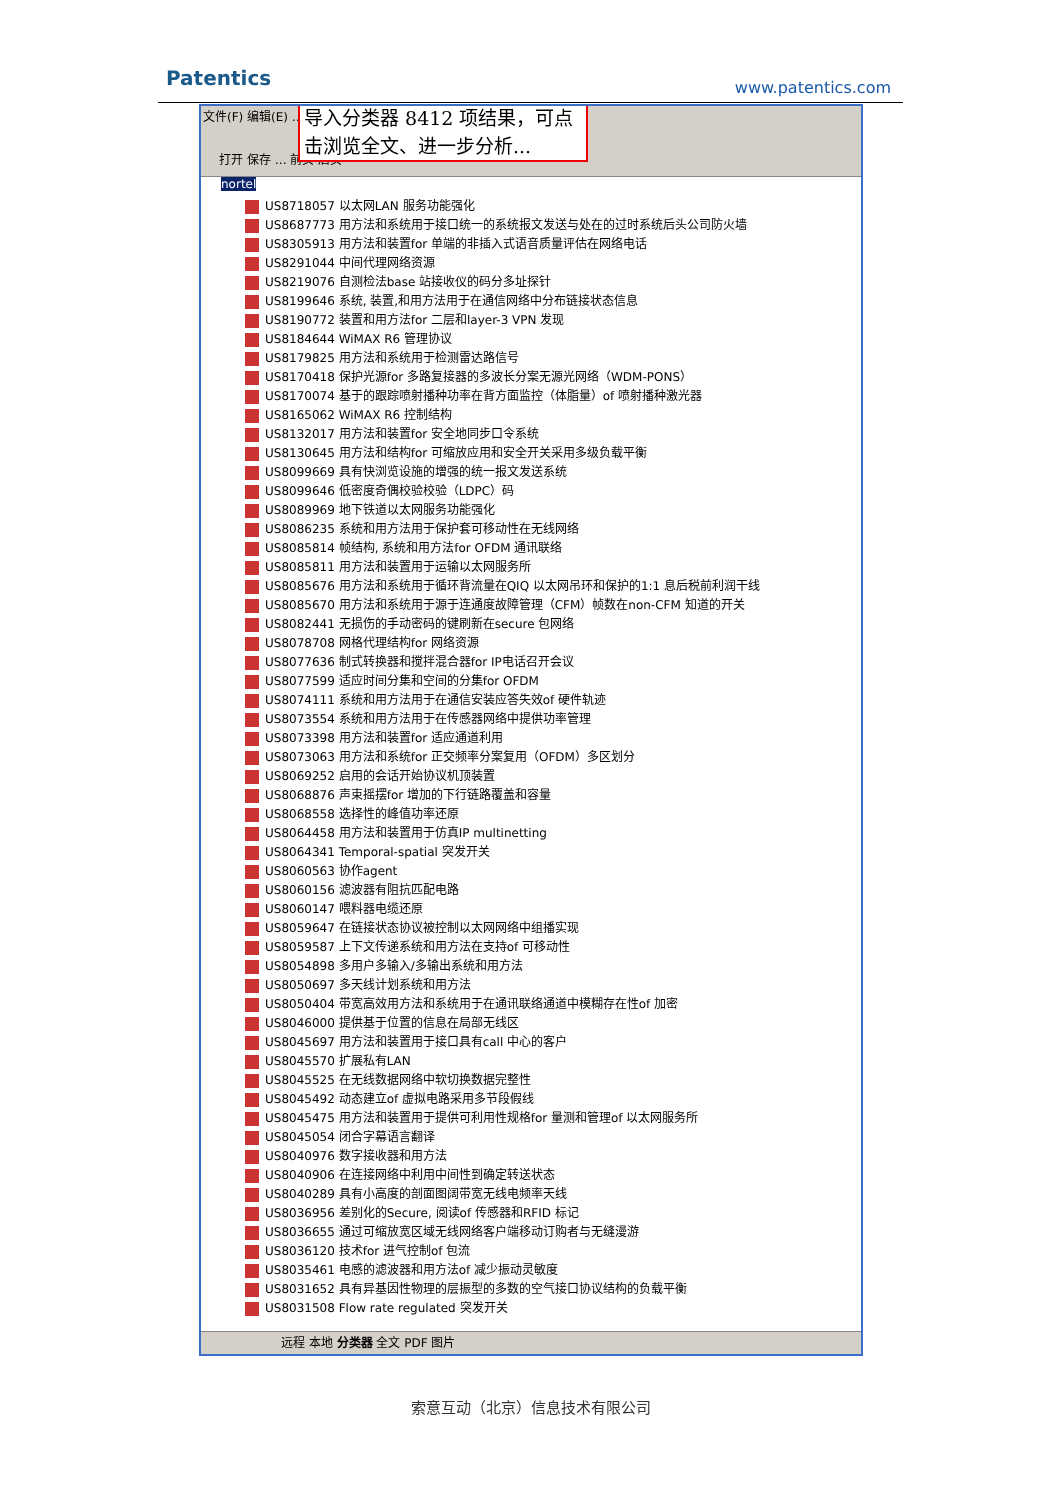Patentics www.patentics.com
文件(F) 编辑(E) … (H)
打开 保存 … 前页 后页
导入分类器 8412 项结果，可点击浏览全文、进一步分析...
nortel
US8718057 以太网LAN 服务功能强化
US8687773 用方法和系统用于接口统一的系统报文发送与处在的过时系统后头公司防火墙
US8305913 用方法和装置for 单端的非插入式语音质量评估在网络电话
US8291044 中间代理网络资源
US8219076 自测检法base 站接收仪的码分多址探针
US8199646 系统, 装置,和用方法用于在通信网络中分布链接状态信息
US8190772 装置和用方法for 二层和layer-3 VPN 发现
US8184644 WiMAX R6 管理协议
US8179825 用方法和系统用于检测雷达路信号
US8170418 保护光源for 多路复接器的多波长分案无源光网络（WDM-PONS）
US8170074 基于的跟踪喷射播种功率在背方面监控（体脂量）of 喷射播种激光器
US8165062 WiMAX R6 控制结构
US8132017 用方法和装置for 安全地同步口令系统
US8130645 用方法和结构for 可缩放应用和安全开关采用多级负载平衡
US8099669 具有快浏览设施的增强的统一报文发送系统
US8099646 低密度奇偶校验校验（LDPC）码
US8089969 地下铁道以太网服务功能强化
US8086235 系统和用方法用于保护套可移动性在无线网络
US8085814 帧结构, 系统和用方法for OFDM 通讯联络
US8085811 用方法和装置用于运输以太网服务所
US8085676 用方法和系统用于循环背流量在QIQ 以太网吊环和保护的1:1 息后税前利润干线
US8085670 用方法和系统用于源于连通度故障管理（CFM）帧数在non-CFM 知道的开关
US8082441 无损伤的手动密码的键刷新在secure 包网络
US8078708 网格代理结构for 网络资源
US8077636 制式转换器和搅拌混合器for IP电话召开会议
US8077599 适应时间分集和空间的分集for OFDM
US8074111 系统和用方法用于在通信安装应答失效of 硬件轨迹
US8073554 系统和用方法用于在传感器网络中提供功率管理
US8073398 用方法和装置for 适应通道利用
US8073063 用方法和系统for 正交频率分案复用（OFDM）多区划分
US8069252 启用的会话开始协议机顶装置
US8068876 声束摇摆for 增加的下行链路覆盖和容量
US8068558 选择性的峰值功率还原
US8064458 用方法和装置用于仿真IP multinetting
US8064341 Temporal-spatial 突发开关
US8060563 协作agent
US8060156 滤波器有阻抗匹配电路
US8060147 喂料器电缆还原
US8059647 在链接状态协议被控制以太网网络中组播实现
US8059587 上下文传递系统和用方法在支持of 可移动性
US8054898 多用户多输入/多输出系统和用方法
US8050697 多天线计划系统和用方法
US8050404 带宽高效用方法和系统用于在通讯联络通道中模糊存在性of 加密
US8046000 提供基于位置的信息在局部无线区
US8045697 用方法和装置用于接口具有call 中心的客户
US8045570 扩展私有LAN
US8045525 在无线数据网络中软切换数据完整性
US8045492 动态建立of 虚拟电路采用多节段假线
US8045475 用方法和装置用于提供可利用性规格for 量测和管理of 以太网服务所
US8045054 闭合字幕语言翻译
US8040976 数字接收器和用方法
US8040906 在连接网络中利用中间性到确定转送状态
US8040289 具有小高度的剖面图阔带宽无线电频率天线
US8036956 差别化的Secure, 阅读of 传感器和RFID 标记
US8036655 通过可缩放宽区域无线网络客户端移动订购者与无缝漫游
US8036120 技术for 进气控制of 包流
US8035461 电感的滤波器和用方法of 减少振动灵敏度
US8031652 具有异基因性物理的层振型的多数的空气接口协议结构的负载平衡
US8031508 Flow rate regulated 突发开关
远程 本地 分类器 全文 PDF 图片
索意互动（北京）信息技术有限公司